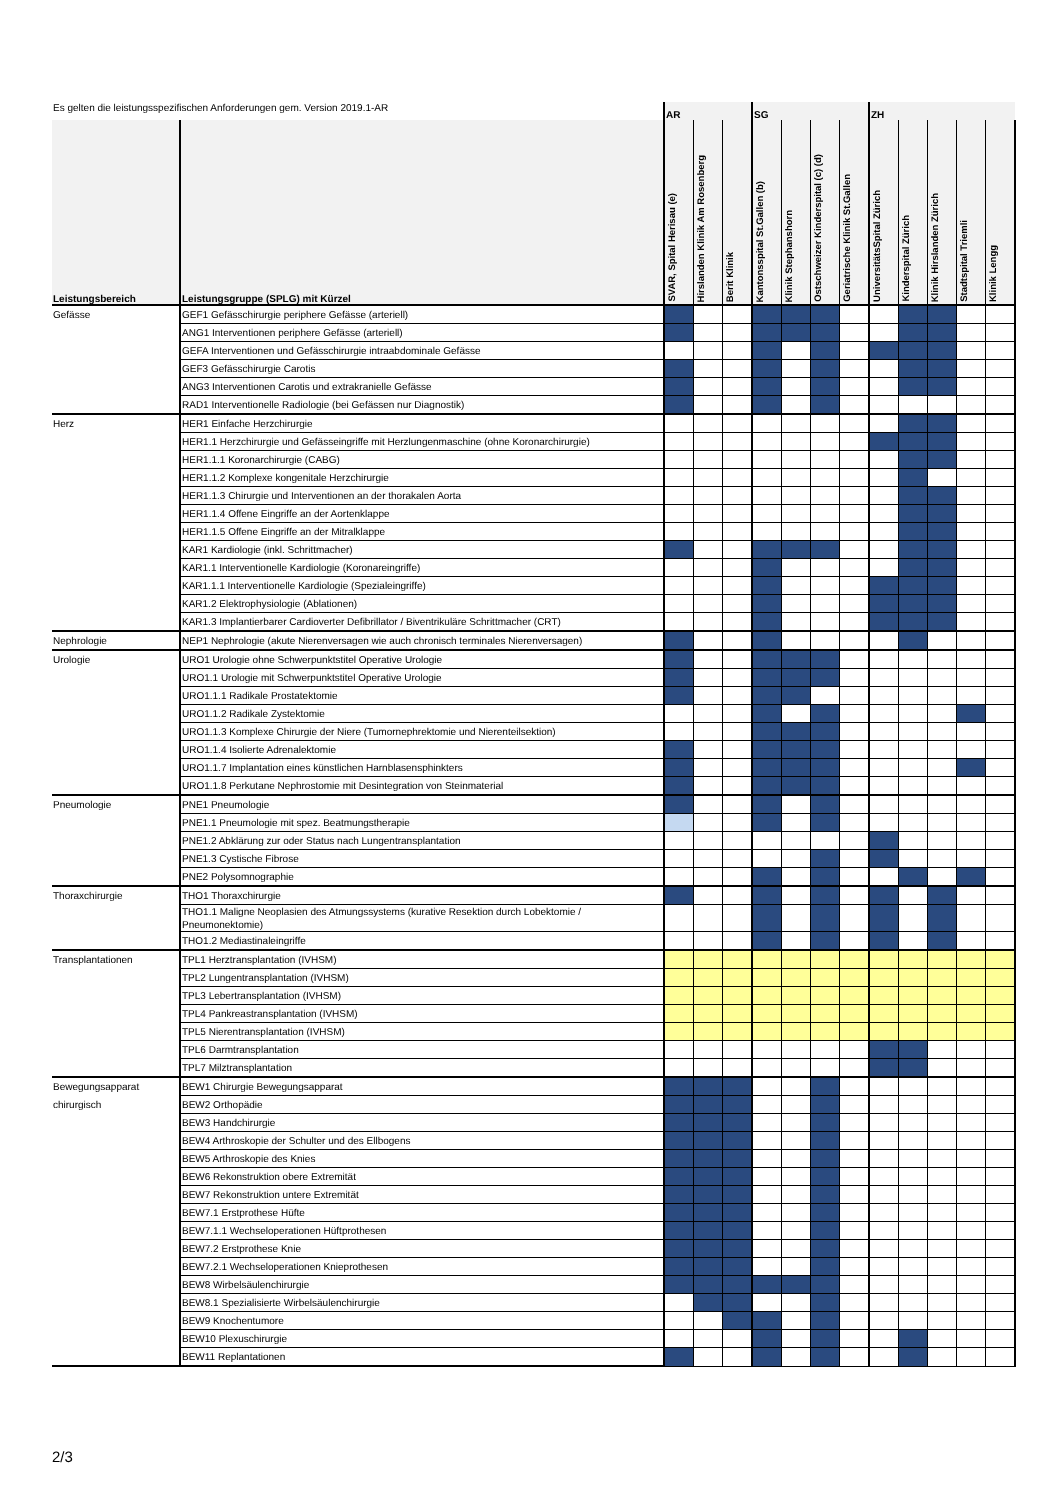| Es gelten die leistungsspezifischen Anforderungen gem. Version 2019.1-AR | | AR | | | SG | | | | ZH | | | | |
| --- | --- | --- | --- | --- | --- | --- | --- | --- | --- | --- | --- | --- | --- |
| Leistungsbereich | Leistungsgruppe (SPLG) mit Kürzel | SVAR, Spital Herisau (e) | Hirslanden Klinik Am Rosenberg | Berit Klinik | Kantonsspital St.Gallen (b) | Klinik Stephanshorn | Ostschweizer Kinderspital (c) (d) | Geriatrische Klinik St.Gallen | UniversitätsSpital Zürich | Kinderspital Zürich | Klinik Hirslanden Zürich | Stadtspital Triemli | Klinik Lengg |
| Gefässe | GEF1 Gefässchirurgie periphere Gefässe (arteriell) | | | | | | | | | | | | |
| | ANG1 Interventionen periphere Gefässe (arteriell) | | | | | | | | | | | | |
| | GEFA Interventionen und Gefässchirurgie intraabdominale Gefässe | | | | | | | | | | | | |
| | GEF3 Gefässchirurgie Carotis | | | | | | | | | | | | |
| | ANG3 Interventionen Carotis und extrakranielle Gefässe | | | | | | | | | | | | |
| | RAD1 Interventionelle Radiologie (bei Gefässen nur Diagnostik) | | | | | | | | | | | | |
| Herz | HER1 Einfache Herzchirurgie | | | | | | | | | | | | |
| | HER1.1 Herzchirurgie und Gefässeingriffe mit Herzlungenmaschine (ohne Koronarchirurgie) | | | | | | | | | | | | |
| | HER1.1.1 Koronarchirurgie (CABG) | | | | | | | | | | | | |
| | HER1.1.2 Komplexe kongenitale Herzchirurgie | | | | | | | | | | | | |
| | HER1.1.3 Chirurgie und Interventionen an der thorakalen Aorta | | | | | | | | | | | | |
| | HER1.1.4 Offene Eingriffe an der Aortenklappe | | | | | | | | | | | | |
| | HER1.1.5 Offene Eingriffe an der Mitralklappe | | | | | | | | | | | | |
| | KAR1 Kardiologie (inkl. Schrittmacher) | | | | | | | | | | | | |
| | KAR1.1 Interventionelle Kardiologie (Koronareingriffe) | | | | | | | | | | | | |
| | KAR1.1.1 Interventionelle Kardiologie (Spezialeingriffe) | | | | | | | | | | | | |
| | KAR1.2 Elektrophysiologie (Ablationen) | | | | | | | | | | | | |
| | KAR1.3 Implantierbarer Cardioverter Defibrillator / Biventrikuläre Schrittmacher (CRT) | | | | | | | | | | | | |
| Nephrologie | NEP1 Nephrologie (akute Nierenversagen wie auch chronisch terminales Nierenversagen) | | | | | | | | | | | | |
| Urologie | URO1 Urologie ohne Schwerpunktstitel Operative Urologie | | | | | | | | | | | | |
| | URO1.1 Urologie mit Schwerpunktstitel Operative Urologie | | | | | | | | | | | | |
| | URO1.1.1 Radikale Prostatektomie | | | | | | | | | | | | |
| | URO1.1.2 Radikale Zystektomie | | | | | | | | | | | | |
| | URO1.1.3 Komplexe Chirurgie der Niere (Tumornephrektomie und Nierenteilsektion) | | | | | | | | | | | | |
| | URO1.1.4 Isolierte Adrenalektomie | | | | | | | | | | | | |
| | URO1.1.7 Implantation eines künstlichen Harnblasensphinkters | | | | | | | | | | | | |
| | URO1.1.8 Perkutane Nephrostomie mit Desintegration von Steinmaterial | | | | | | | | | | | | |
| Pneumologie | PNE1 Pneumologie | | | | | | | | | | | | |
| | PNE1.1 Pneumologie mit spez. Beatmungstherapie | | | | | | | | | | | | |
| | PNE1.2 Abklärung zur oder Status nach Lungentransplantation | | | | | | | | | | | | |
| | PNE1.3 Cystische Fibrose | | | | | | | | | | | | |
| | PNE2 Polysomnographie | | | | | | | | | | | | |
| Thoraxchirurgie | THO1 Thoraxchirurgie | | | | | | | | | | | | |
| | THO1.1 Maligne Neoplasien des Atmungssystems (kurative Resektion durch Lobektomie / Pneumonektomie) | | | | | | | | | | | | |
| | THO1.2 Mediastinaleingriffe | | | | | | | | | | | | |
| Transplantationen | TPL1 Herztransplantation (IVHSM) | | | | | | | | | | | | |
| | TPL2 Lungentransplantation (IVHSM) | | | | | | | | | | | | |
| | TPL3 Lebertransplantation (IVHSM) | | | | | | | | | | | | |
| | TPL4 Pankreastransplantation (IVHSM) | | | | | | | | | | | | |
| | TPL5 Nierentransplantation (IVHSM) | | | | | | | | | | | | |
| | TPL6 Darmtransplantation | | | | | | | | | | | | |
| | TPL7 Milztransplantation | | | | | | | | | | | | |
| Bewegungsapparat | BEW1 Chirurgie Bewegungsapparat | | | | | | | | | | | | |
| chirurgisch | BEW2 Orthopädie | | | | | | | | | | | | |
| | BEW3 Handchirurgie | | | | | | | | | | | | |
| | BEW4 Arthroskopie der Schulter und des Ellbogens | | | | | | | | | | | | |
| | BEW5 Arthroskopie des Knies | | | | | | | | | | | | |
| | BEW6 Rekonstruktion obere Extremität | | | | | | | | | | | | |
| | BEW7 Rekonstruktion untere Extremität | | | | | | | | | | | | |
| | BEW7.1 Erstprothese Hüfte | | | | | | | | | | | | |
| | BEW7.1.1 Wechseloperationen Hüftprothesen | | | | | | | | | | | | |
| | BEW7.2 Erstprothese Knie | | | | | | | | | | | | |
| | BEW7.2.1 Wechseloperationen Knieprothesen | | | | | | | | | | | | |
| | BEW8 Wirbelsäulenchirurgie | | | | | | | | | | | | |
| | BEW8.1 Spezialisierte Wirbelsäulenchirurgie | | | | | | | | | | | | |
| | BEW9 Knochentumore | | | | | | | | | | | | |
| | BEW10 Plexuschirurgie | | | | | | | | | | | | |
| | BEW11 Replantationen | | | | | | | | | | | | |
2/3